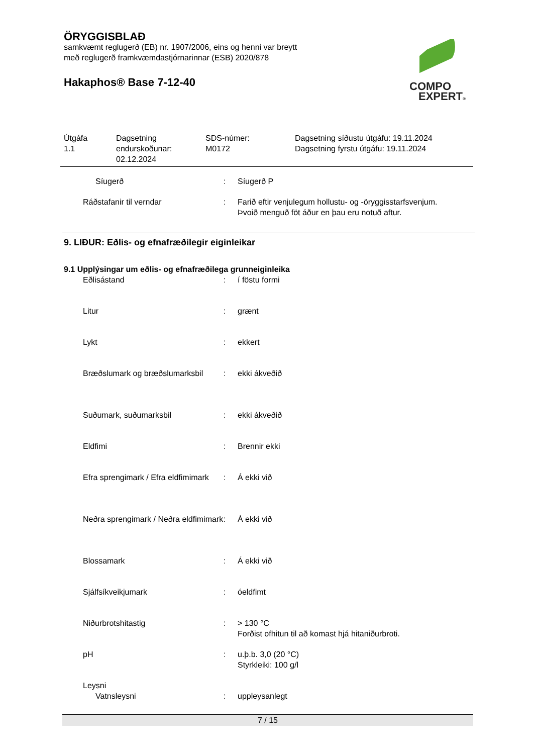ÖRYGGISBLAÐ
samkvæmt reglugerð (EB) nr. 1907/2006, eins og henni var breytt
með reglugerð framkvæmdastjórnarinnar (ESB) 2020/878
Hakaphos® Base 7-12-40
COMPO
EXPERT®
| Útgáfa 1.1 | Dagsetning endurskoðunar: 02.12.2024 | SDS-númer: M0172 | Dagsetning síðustu útgáfu: 19.11.2024 Dagsetning fyrstu útgáfu: 19.11.2024 |
| Síugerð | : | Síugerð P |
| Ráðstafanir til verndar | : | Farið eftir venjulegum hollustu- og -öryggisstarfsvenjum. Þvoið menguð föt áður en þau eru notuð aftur. |
9. LIÐUR: Eðlis- og efnafræðilegir eiginleikar
9.1 Upplýsingar um eðlis- og efnafræðilega grunneiginleika
| Eðlisástand | : | í föstu formi |
| Litur | : | grænt |
| Lykt | : | ekkert |
| Bræðslumark og bræðslumarksbil | : | ekki ákveðið |
| Suðumark, suðumarksbil | : | ekki ákveðið |
| Eldfimi | : | Brennir ekki |
| Efra sprengimark / Efra eldfimimark | : | Á ekki við |
| Neðra sprengimark / Neðra eldfimimark | : | Á ekki við |
| Blossamark | : | Á ekki við |
| Sjálfsíkveikjumark | : | óeldfimt |
| Niðurbrotshitastig | : | > 130 °C Forðist ofhitun til að komast hjá hitaniðurbroti. |
| pH | : | u.þ.b. 3,0 (20 °C) Styrkleiki: 100 g/l |
| Leysni | | |
| Vatnsleysni | : | uppleysanlegt |
7 / 15